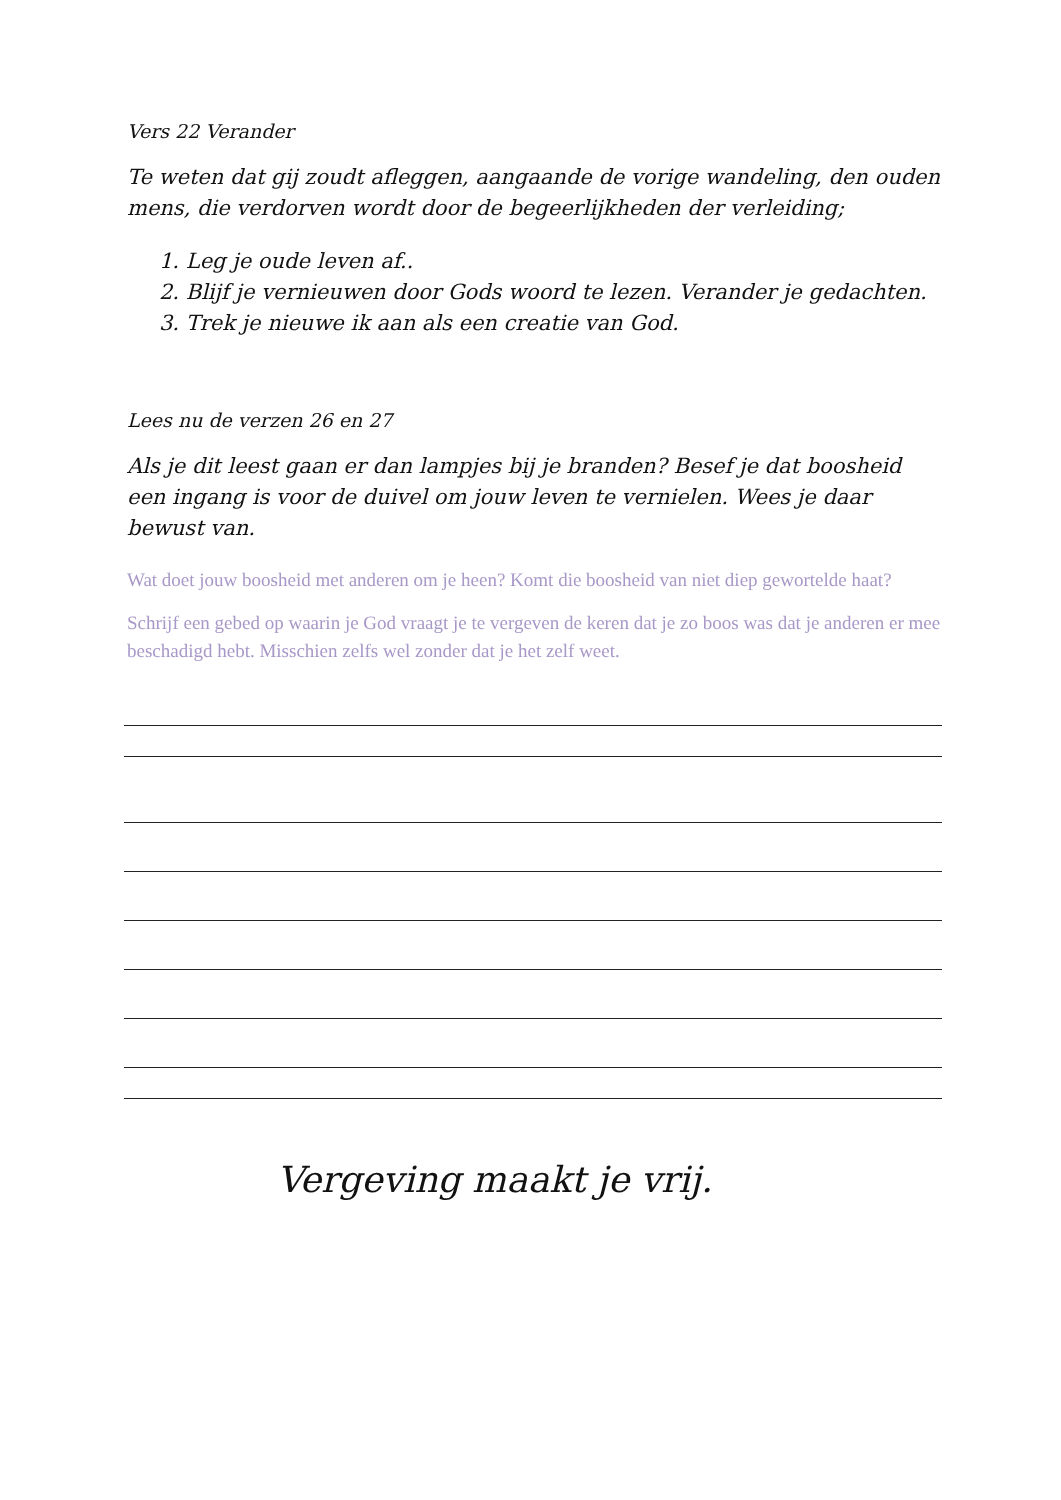Vers 22 Verander
Te weten dat gij zoudt afleggen, aangaande de vorige wandeling, den ouden mens, die verdorven wordt door de begeerlijkheden der verleiding;
1. Leg je oude leven af..
2. Blijf je vernieuwen door Gods woord te lezen. Verander je gedachten.
3. Trek je nieuwe ik aan als een creatie van God.
Lees nu de verzen 26 en 27
Als je dit leest gaan er dan lampjes bij je branden? Besef je dat boosheid een ingang is voor de duivel om jouw leven te vernielen. Wees je daar bewust van.
Wat doet jouw boosheid met anderen om je heen? Komt die boosheid van niet diep gewortelde haat?
Schrijf een gebed op waarin je God vraagt je te vergeven de keren dat je zo boos was dat je anderen er mee beschadigd hebt. Misschien zelfs wel zonder dat je het zelf weet.
Vergeving maakt je vrij.